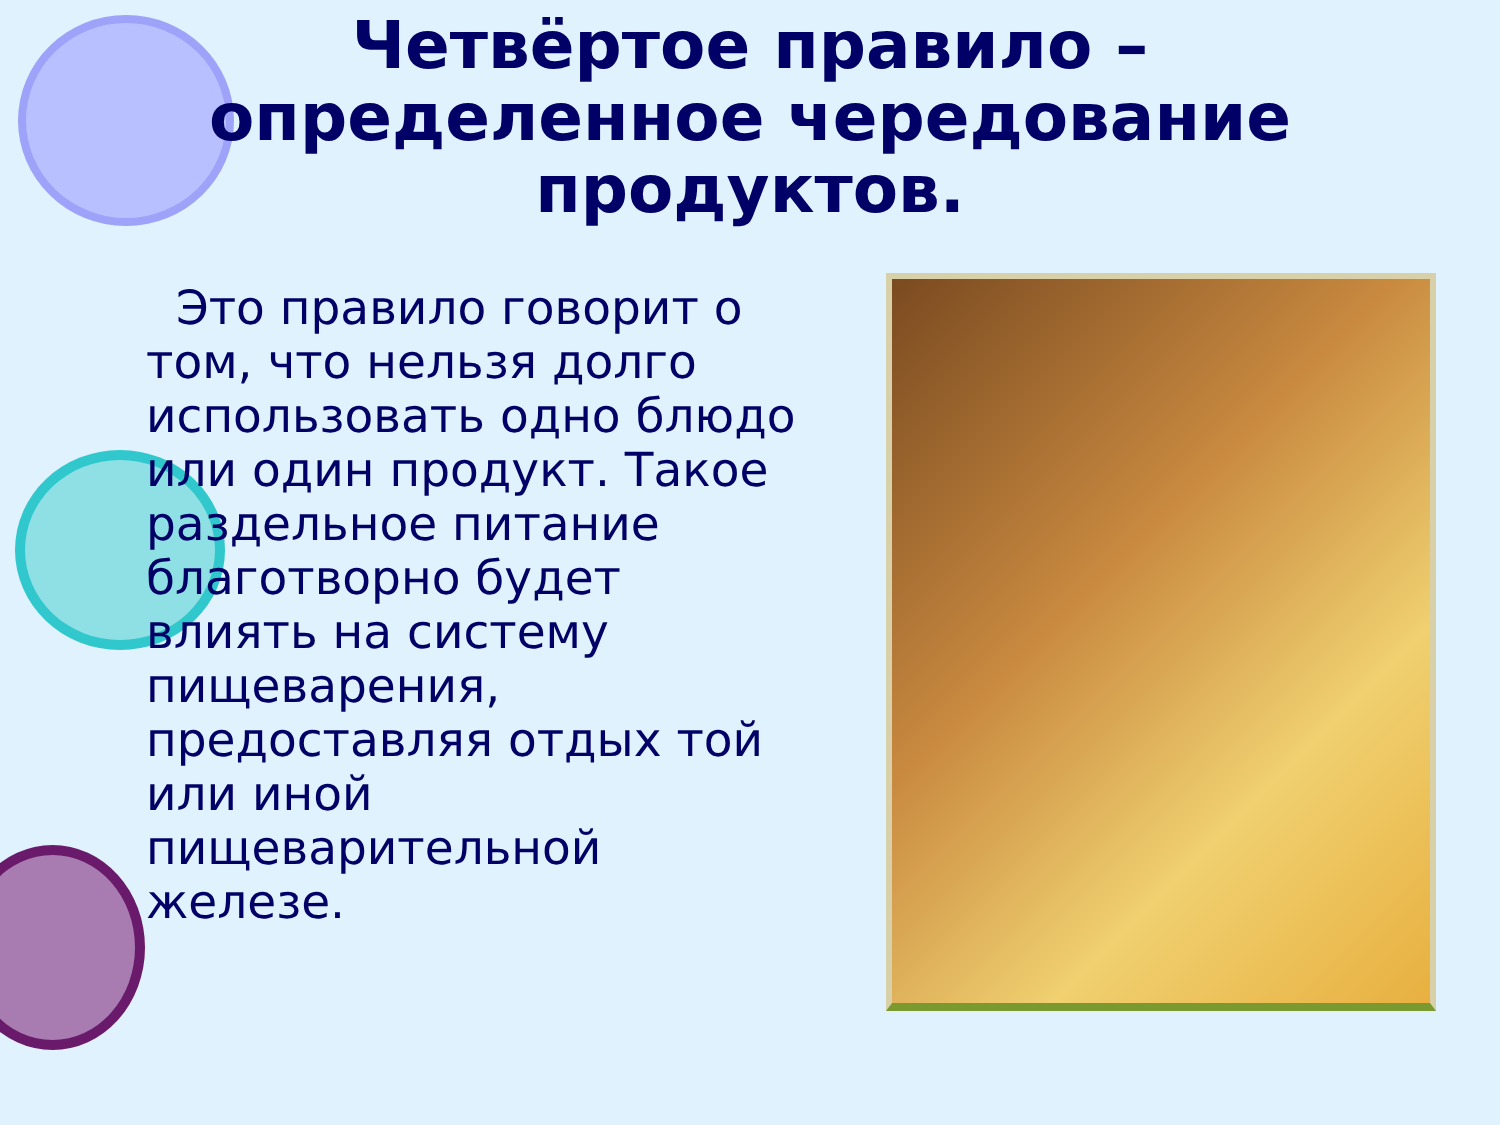Четвёртое правило – определенное чередование продуктов.
Это правило говорит о том, что нельзя долго использовать одно блюдо или один продукт. Такое раздельное питание благотворно будет влиять на систему пищеварения, предоставляя отдых той или иной пищеварительной железе.